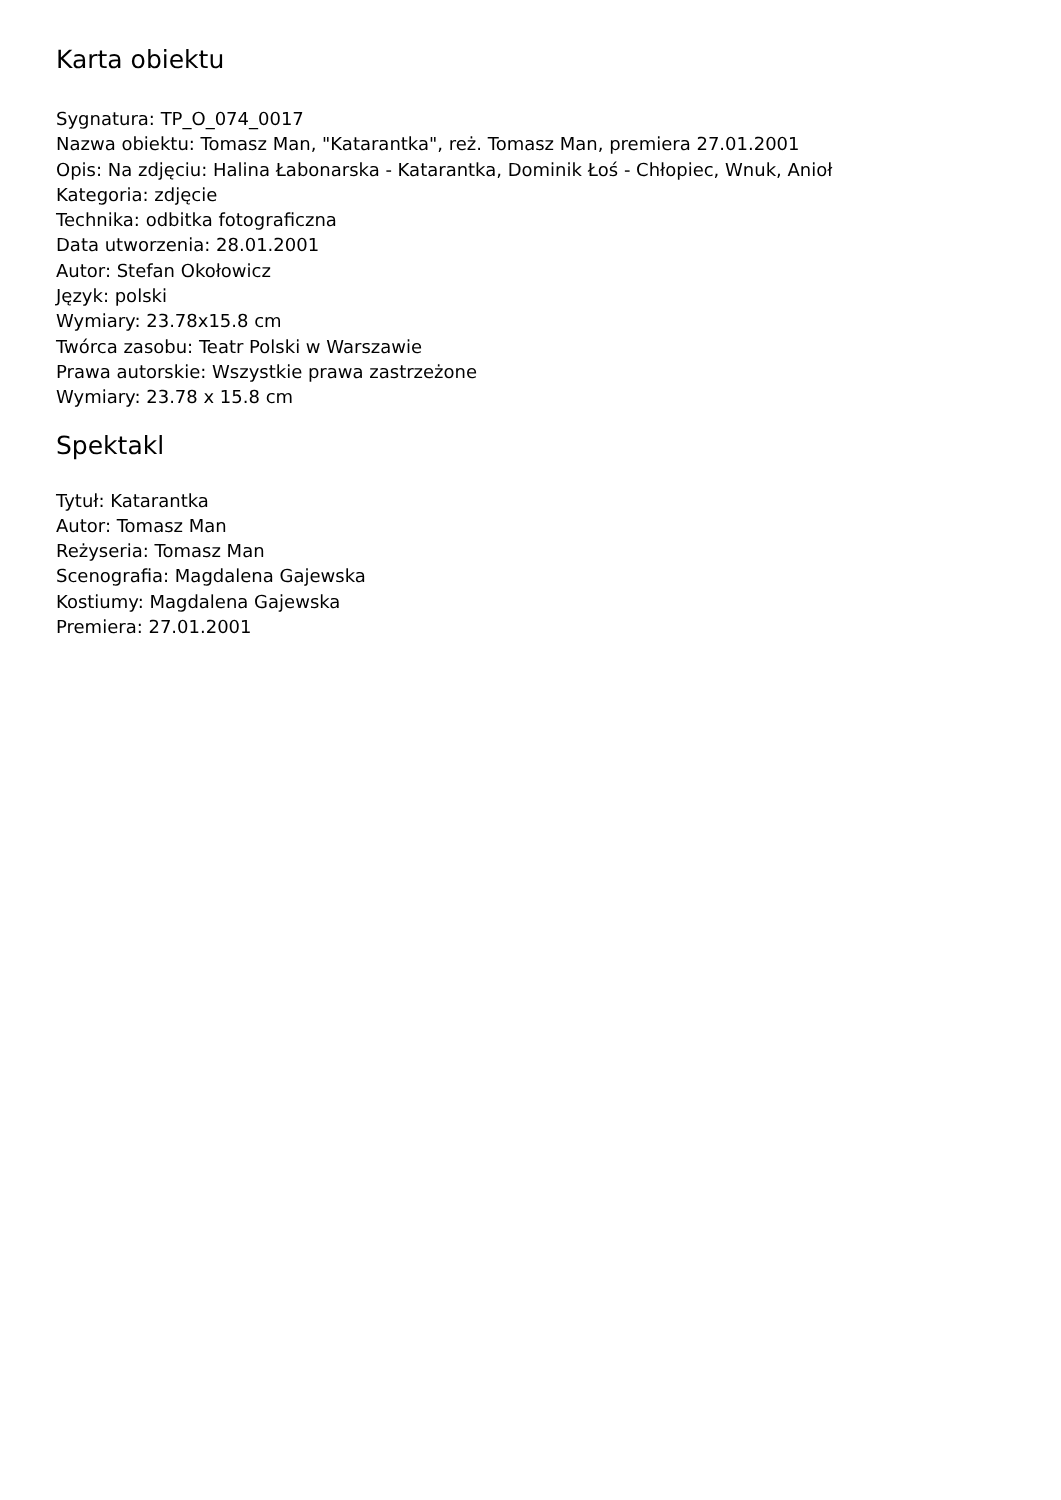Karta obiektu
Sygnatura: TP_O_074_0017
Nazwa obiektu: Tomasz Man, "Katarantka", reż. Tomasz Man, premiera 27.01.2001
Opis: Na zdjęciu: Halina Łabonarska - Katarantka, Dominik Łoś - Chłopiec, Wnuk, Anioł
Kategoria: zdjęcie
Technika: odbitka fotograficzna
Data utworzenia: 28.01.2001
Autor: Stefan Okołowicz
Język: polski
Wymiary: 23.78x15.8 cm
Twórca zasobu: Teatr Polski w Warszawie
Prawa autorskie: Wszystkie prawa zastrzeżone
Wymiary: 23.78 x 15.8 cm
Spektakl
Tytuł: Katarantka
Autor: Tomasz Man
Reżyseria: Tomasz Man
Scenografia: Magdalena Gajewska
Kostiumy: Magdalena Gajewska
Premiera: 27.01.2001